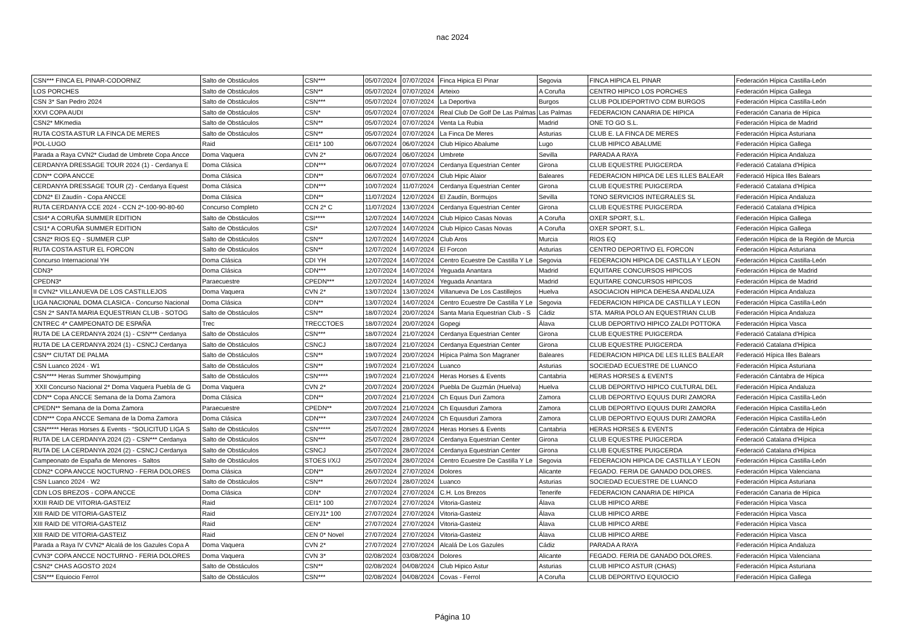nac 2024
| CSN*** FINCA EL PINAR-CODORNIZ | Salto de Obstáculos | CSN*** | 05/07/2024 | 07/07/2024 | Finca Hipica El Pinar | Segovia | FINCA HIPICA EL PINAR | Federación Hípica Castilla-León |
| LOS PORCHES | Salto de Obstáculos | CSN** | 05/07/2024 | 07/07/2024 | Arteixo | A Coruña | CENTRO HIPICO LOS PORCHES | Federación Hípica Gallega |
| CSN 3* San Pedro 2024 | Salto de Obstáculos | CSN*** | 05/07/2024 | 07/07/2024 | La Deportiva | Burgos | CLUB POLIDEPORTIVO CDM BURGOS | Federación Hípica Castilla-León |
| XXVI COPA AUDI | Salto de Obstáculos | CSN* | 05/07/2024 | 07/07/2024 | Real Club De Golf De Las Palmas | Las Palmas | FEDERACION CANARIA DE HIPICA | Federación Canaria de Hípica |
| CSN2* MKmedia | Salto de Obstáculos | CSN** | 05/07/2024 | 07/07/2024 | Venta La Rubia | Madrid | ONE TO GO S.L. | Federación Hípica de Madrid |
| RUTA COSTA ASTUR LA FINCA DE MERES | Salto de Obstáculos | CSN** | 05/07/2024 | 07/07/2024 | La Finca De Meres | Asturias | CLUB E. LA FINCA DE MERES | Federación Hípica Asturiana |
| POL-LUGO | Raid | CEI1* 100 | 06/07/2024 | 06/07/2024 | Club Hípico Abalume | Lugo | CLUB HIPICO ABALUME | Federación Hípica Gallega |
| Parada a Raya CVN2* Ciudad de Umbrete Copa Ancce | Doma Vaquera | CVN 2* | 06/07/2024 | 06/07/2024 | Umbrete | Sevilla | PARADA A RAYA | Federación Hípica Andaluza |
| CERDANYA DRESSAGE TOUR 2024 (1) - Cerdanya E | Doma Clásica | CDN*** | 06/07/2024 | 07/07/2024 | Cerdanya Equestrian Center | Girona | CLUB EQUESTRE PUIGCERDA | Federació Catalana d'Hípica |
| CDN** COPA ANCCE | Doma Clásica | CDN** | 06/07/2024 | 07/07/2024 | Club Hipic Alaior | Baleares | FEDERACION HIPICA DE LES ILLES BALEAR | Federació Hípica Illes Balears |
| CERDANYA DRESSAGE TOUR (2) - Cerdanya Equest | Doma Clásica | CDN*** | 10/07/2024 | 11/07/2024 | Cerdanya Equestrian Center | Girona | CLUB EQUESTRE PUIGCERDA | Federació Catalana d'Hípica |
| CDN2* El Zaudín - Copa ANCCE | Doma Clásica | CDN** | 11/07/2024 | 12/07/2024 | El Zaudín, Bormujos | Sevilla | TONO SERVICIOS INTEGRALES SL | Federación Hípica Andaluza |
| RUTA CERDANYA CCE 2024 - CCN 2*-100-90-80-60 | Concurso Completo | CCN 2* C | 11/07/2024 | 13/07/2024 | Cerdanya Equestrian Center | Girona | CLUB EQUESTRE PUIGCERDA | Federació Catalana d'Hípica |
| CSI4* A CORUÑA SUMMER EDITION | Salto de Obstáculos | CSI**** | 12/07/2024 | 14/07/2024 | Club Hípico Casas Novas | A Coruña | OXER SPORT, S.L. | Federación Hípica Gallega |
| CSI1* A CORUÑA SUMMER EDITION | Salto de Obstáculos | CSI* | 12/07/2024 | 14/07/2024 | Club Hípico Casas Novas | A Coruña | OXER SPORT, S.L. | Federación Hípica Gallega |
| CSN2* RIOS EQ - SUMMER CUP | Salto de Obstáculos | CSN** | 12/07/2024 | 14/07/2024 | Club Aros | Murcia | RIOS EQ | Federación Hípica de la Región de Murcia |
| RUTA COSTA ASTUR EL FORCON | Salto de Obstáculos | CSN** | 12/07/2024 | 14/07/2024 | El Forcon | Asturias | CENTRO DEPORTIVO EL FORCON | Federación Hípica Asturiana |
| Concurso Internacional YH | Doma Clásica | CDI YH | 12/07/2024 | 14/07/2024 | Centro Ecuestre De Castilla Y Le | Segovia | FEDERACION HIPICA DE CASTILLA Y LEON | Federación Hípica Castilla-León |
| CDN3* | Doma Clásica | CDN*** | 12/07/2024 | 14/07/2024 | Yeguada Anantara | Madrid | EQUITARE CONCURSOS HIPICOS | Federación Hípica de Madrid |
| CPEDN3* | Paraecuestre | CPEDN*** | 12/07/2024 | 14/07/2024 | Yeguada Anantara | Madrid | EQUITARE CONCURSOS HIPICOS | Federación Hípica de Madrid |
| II CVN2* VILLANUEVA DE LOS CASTILLEJOS | Doma Vaquera | CVN 2* | 13/07/2024 | 13/07/2024 | Villanueva De Los Castillejos | Huelva | ASOCIACION HIPICA DEHESA ANDALUZA | Federación Hípica Andaluza |
| LIGA NACIONAL DOMA CLASICA - Concurso Nacional | Doma Clásica | CDN** | 13/07/2024 | 14/07/2024 | Centro Ecuestre De Castilla Y Le | Segovia | FEDERACION HIPICA DE CASTILLA Y LEON | Federación Hípica Castilla-León |
| CSN 2* SANTA MARIA EQUESTRIAN CLUB - SOTOG | Salto de Obstáculos | CSN** | 18/07/2024 | 20/07/2024 | Santa Maria Equestrian Club - S | Cádiz | STA. MARIA POLO AN EQUESTRIAN CLUB | Federación Hípica Andaluza |
| CNTREC 4* CAMPEONATO DE ESPAÑA | Trec | TRECCTOES | 18/07/2024 | 20/07/2024 | Gopegi | Álava | CLUB DEPORTIVO HIPICO ZALDI POTTOKA | Federación Hípica Vasca |
| RUTA DE LA CERDANYA 2024 (1) - CSN*** Cerdanya | Salto de Obstáculos | CSN*** | 18/07/2024 | 21/07/2024 | Cerdanya Equestrian Center | Girona | CLUB EQUESTRE PUIGCERDA | Federació Catalana d'Hípica |
| RUTA DE LA CERDANYA 2024 (1) - CSNCJ Cerdanya | Salto de Obstáculos | CSNCJ | 18/07/2024 | 21/07/2024 | Cerdanya Equestrian Center | Girona | CLUB EQUESTRE PUIGCERDA | Federació Catalana d'Hípica |
| CSN** CIUTAT DE PALMA | Salto de Obstáculos | CSN** | 19/07/2024 | 20/07/2024 | Hípica Palma Son Magraner | Baleares | FEDERACION HIPICA DE LES ILLES BALEAR | Federació Hípica Illes Balears |
| CSN Luanco 2024 · W1 | Salto de Obstáculos | CSN** | 19/07/2024 | 21/07/2024 | Luanco | Asturias | SOCIEDAD ECUESTRE DE LUANCO | Federación Hípica Asturiana |
| CSN**** Heras Summer Showjumping | Salto de Obstáculos | CSN**** | 19/07/2024 | 21/07/2024 | Heras Horses & Events | Cantabria | HERAS HORSES & EVENTS | Federación Cántabra de Hípica |
| XXII Concurso Nacional 2* Doma Vaquera Puebla de G | Doma Vaquera | CVN 2* | 20/07/2024 | 20/07/2024 | Puebla De Guzmán (Huelva) | Huelva | CLUB DEPORTIVO HIPICO CULTURAL DEL | Federación Hípica Andaluza |
| CDN** Copa ANCCE Semana de la Doma Zamora | Doma Clásica | CDN** | 20/07/2024 | 21/07/2024 | Ch Equus Duri Zamora | Zamora | CLUB DEPORTIVO EQUUS DURI ZAMORA | Federación Hípica Castilla-León |
| CPEDN** Semana de la Doma Zamora | Paraecuestre | CPEDN** | 20/07/2024 | 21/07/2024 | Ch Equusduri Zamora | Zamora | CLUB DEPORTIVO EQUUS DURI ZAMORA | Federación Hípica Castilla-León |
| CDN*** Copa ANCCE Semana de la Doma Zamora | Doma Clásica | CDN*** | 23/07/2024 | 24/07/2024 | Ch Equusduri Zamora | Zamora | CLUB DEPORTIVO EQUUS DURI ZAMORA | Federación Hípica Castilla-León |
| CSN***** Heras Horses & Events - “SOLICITUD LIGA S | Salto de Obstáculos | CSN***** | 25/07/2024 | 28/07/2024 | Heras Horses & Events | Cantabria | HERAS HORSES & EVENTS | Federación Cántabra de Hípica |
| RUTA DE LA CERDANYA 2024 (2) - CSN*** Cerdanya | Salto de Obstáculos | CSN*** | 25/07/2024 | 28/07/2024 | Cerdanya Equestrian Center | Girona | CLUB EQUESTRE PUIGCERDA | Federació Catalana d'Hípica |
| RUTA DE LA CERDANYA 2024 (2) - CSNCJ Cerdanya | Salto de Obstáculos | CSNCJ | 25/07/2024 | 28/07/2024 | Cerdanya Equestrian Center | Girona | CLUB EQUESTRE PUIGCERDA | Federació Catalana d'Hípica |
| Campeonato de España de Menores - Saltos | Salto de Obstáculos | STOES I/X/J | 25/07/2024 | 28/07/2024 | Centro Ecuestre De Castilla Y Le | Segovia | FEDERACION HIPICA DE CASTILLA Y LEON | Federación Hípica Castilla-León |
| CDN2* COPA ANCCE NOCTURNO - FERIA DOLORES | Doma Clásica | CDN** | 26/07/2024 | 27/07/2024 | Dolores | Alicante | FEGADO. FERIA DE GANADO DOLORES. | Federación Hípica Valenciana |
| CSN Luanco 2024 · W2 | Salto de Obstáculos | CSN** | 26/07/2024 | 28/07/2024 | Luanco | Asturias | SOCIEDAD ECUESTRE DE LUANCO | Federación Hípica Asturiana |
| CDN LOS BREZOS - COPA ANCCE | Doma Clásica | CDN* | 27/07/2024 | 27/07/2024 | C.H. Los Brezos | Tenerife | FEDERACION CANARIA DE HIPICA | Federación Canaria de Hípica |
| XXIII RAID DE VITORIA-GASTEIZ | Raid | CEI1* 100 | 27/07/2024 | 27/07/2024 | Vitoria-Gasteiz | Álava | CLUB HIPICO ARBE | Federación Hípica Vasca |
| XIII RAID DE VITORIA-GASTEIZ | Raid | CEIYJ1* 100 | 27/07/2024 | 27/07/2024 | Vitoria-Gasteiz | Álava | CLUB HIPICO ARBE | Federación Hípica Vasca |
| XIII RAID DE VITORIA-GASTEIZ | Raid | CEN* | 27/07/2024 | 27/07/2024 | Vitoria-Gasteiz | Álava | CLUB HIPICO ARBE | Federación Hípica Vasca |
| XIII RAID DE VITORIA-GASTEIZ | Raid | CEN 0* Novel | 27/07/2024 | 27/07/2024 | Vitoria-Gasteiz | Álava | CLUB HIPICO ARBE | Federación Hípica Vasca |
| Parada a Raya IV CVN2* Alcalá de los Gazules Copa A | Doma Vaquera | CVN 2* | 27/07/2024 | 27/07/2024 | Alcalá De Los Gazules | Cádiz | PARADA A RAYA | Federación Hípica Andaluza |
| CVN3* COPA ANCCE NOCTURNO - FERIA DOLORES | Doma Vaquera | CVN 3* | 02/08/2024 | 03/08/2024 | Dolores | Alicante | FEGADO. FERIA DE GANADO DOLORES. | Federación Hípica Valenciana |
| CSN2* CHAS AGOSTO 2024 | Salto de Obstáculos | CSN** | 02/08/2024 | 04/08/2024 | Club Hipico Astur | Asturias | CLUB HIPICO ASTUR (CHAS) | Federación Hípica Asturiana |
| CSN*** Equiocio Ferrol | Salto de Obstáculos | CSN*** | 02/08/2024 | 04/08/2024 | Covas - Ferrol | A Coruña | CLUB DEPORTIVO EQUIOCIO | Federación Hípica Gallega |
Página 10